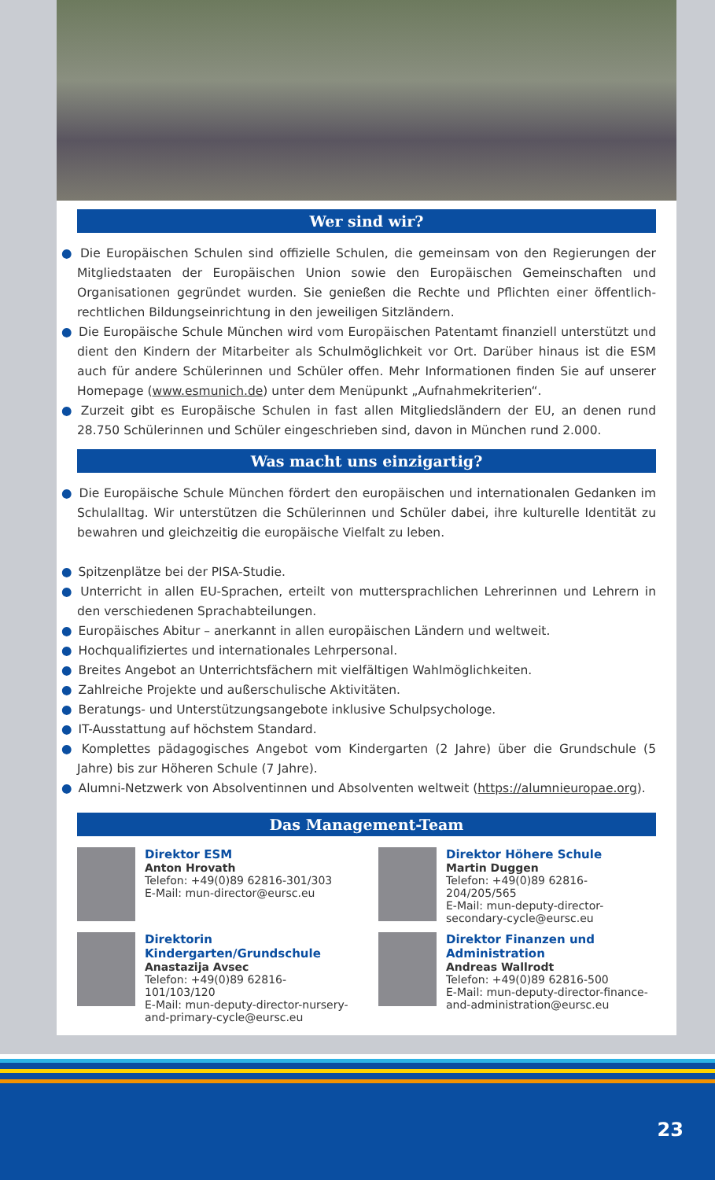Wer sind wir?
● Die Europäischen Schulen sind offizielle Schulen, die gemeinsam von den Regierungen der Mitgliedstaaten der Europäischen Union sowie den Europäischen Gemeinschaften und Organisationen gegründet wurden. Sie genießen die Rechte und Pflichten einer öffentlich-rechtlichen Bildungseinrichtung in den jeweiligen Sitzländern.
● Die Europäische Schule München wird vom Europäischen Patentamt finanziell unterstützt und dient den Kindern der Mitarbeiter als Schulmöglichkeit vor Ort. Darüber hinaus ist die ESM auch für andere Schülerinnen und Schüler offen. Mehr Informationen finden Sie auf unserer Homepage (www.esmunich.de) unter dem Menüpunkt „Aufnahmekriterien“.
● Zurzeit gibt es Europäische Schulen in fast allen Mitgliedsländern der EU, an denen rund 28.750 Schülerinnen und Schüler eingeschrieben sind, davon in München rund 2.000.
Was macht uns einzigartig?
● Die Europäische Schule München fördert den europäischen und internationalen Gedanken im Schulalltag. Wir unterstützen die Schülerinnen und Schüler dabei, ihre kulturelle Identität zu bewahren und gleichzeitig die europäische Vielfalt zu leben.
● Spitzenplätze bei der PISA-Studie.
● Unterricht in allen EU-Sprachen, erteilt von muttersprachlichen Lehrerinnen und Lehrern in den verschiedenen Sprachabteilungen.
● Europäisches Abitur – anerkannt in allen europäischen Ländern und weltweit.
● Hochqualifiziertes und internationales Lehrpersonal.
● Breites Angebot an Unterrichtsfächern mit vielfältigen Wahlmöglichkeiten.
● Zahlreiche Projekte und außerschulische Aktivitäten.
● Beratungs- und Unterstützungsangebote inklusive Schulpsychologe.
● IT-Ausstattung auf höchstem Standard.
● Komplettes pädagogisches Angebot vom Kindergarten (2 Jahre) über die Grundschule (5 Jahre) bis zur Höheren Schule (7 Jahre).
● Alumni-Netzwerk von Absolventinnen und Absolventen weltweit (https://alumnieuropae.org).
Das Management-Team
Direktor ESM
Anton Hrovath
Telefon: +49(0)89 62816-301/303
E-Mail: mun-director@eursc.eu
Direktor Höhere Schule
Martin Duggen
Telefon: +49(0)89 62816-204/205/565
E-Mail: mun-deputy-director-secondary-cycle@eursc.eu
Direktorin Kindergarten/Grundschule
Anastazija Avsec
Telefon: +49(0)89 62816-101/103/120
E-Mail: mun-deputy-director-nursery-and-primary-cycle@eursc.eu
Direktor Finanzen und Administration
Andreas Wallrodt
Telefon: +49(0)89 62816-500
E-Mail: mun-deputy-director-finance-and-administration@eursc.eu
23